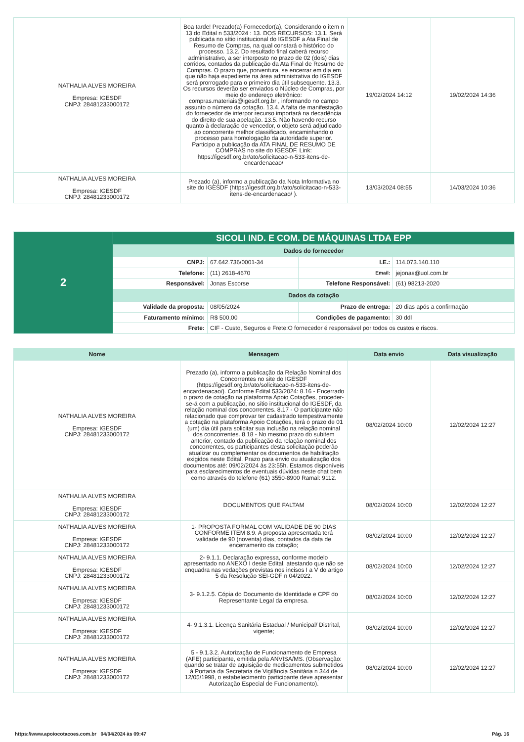| NATHALIA ALVES MOREIRA Empresa: IGESDF CNPJ: 28481233000172 | Boa tarde! Prezado(a) Fornecedor(a), Considerando o item n 13 do Edital n 533/2024 : 13. DOS RECURSOS: 13.1. Será publicada no sítio institucional do IGESDF a Ata Final de Resumo de Compras, na qual constará o histórico do processo. 13.2. Do resultado final caberá recurso administrativo, a ser interposto no prazo de 02 (dois) dias corridos, contados da publicação da Ata Final de Resumo de Compras. O prazo que, porventura, se encerrar em dia em que não haja expediente na área administrativa do IGESDF será prorrogado para o primeiro dia útil subsequente. 13.3. Os recursos deverão ser enviados o Núcleo de Compras, por meio do endereço eletrônico: compras.materiais@igesdf.org.br , informando no campo assunto o número da cotação. 13.4. A falta de manifestação do fornecedor de interpor recurso importará na decadência do direito de sua apelação. 13.5. Não havendo recurso quanto à declaração de vencedor, o objeto será adjudicado ao concorrente melhor classificado, encaminhando o processo para homologação da autoridade superior. Participo a publicação da ATA FINAL DE RESUMO DE COMPRAS no site do IGESDF. Link: https://igesdf.org.br/ato/solicitacao-n-533-itens-de-encardenacao/ | 19/02/2024 14:12 | 19/02/2024 14:36 |
| NATHALIA ALVES MOREIRA Empresa: IGESDF CNPJ: 28481233000172 | Prezado (a), informo a publicação da Nota Informativa no site do IGESDF (https://igesdf.org.br/ato/solicitacao-n-533-itens-de-encardenacao/ ). | 13/03/2024 08:55 | 14/03/2024 10:36 |
| 2 | SICOLI IND. E COM. DE MÁQUINAS LTDA EPP | | | |
| | Dados do fornecedor | | | |
| | CNPJ: | 67.642.736/0001-34 | I.E.: | 114.073.140.110 |
| | Telefone: | (11) 2618-4670 | Email: | jejonas@uol.com.br |
| | Responsável: | Jonas Escorse | Telefone Responsável: | (61) 98213-2020 |
| | Dados da cotação | | | |
| | Validade da proposta: | 08/05/2024 | Prazo de entrega: | 20 dias após a confirmação |
| | Faturamento mínimo: | R$ 500,00 | Condições de pagamento: | 30 ddl |
| | Frete: | CIF - Custo, Seguros e Frete:O fornecedor é responsável por todos os custos e riscos. | | |
| Nome | Mensagem | Data envio | Data visualização |
| --- | --- | --- | --- |
| NATHALIA ALVES MOREIRA Empresa: IGESDF CNPJ: 28481233000172 | Prezado (a), informo a publicação da Relação Nominal dos Concorrentes no site do IGESDF (https://igesdf.org.br/ato/solicitacao-n-533-itens-de-encardenacao/). Conforme Edital 533/2024: 8.16 - Encerrado o prazo de cotação na plataforma Apoio Cotações, proceder-se-á com a publicação, no sítio institucional do IGESDF, da relação nominal dos concorrentes. 8.17 - O participante não relacionado que comprovar ter cadastrado tempestivamente a cotação na plataforma Apoio Cotações, terá o prazo de 01 (um) dia útil para solicitar sua inclusão na relação nominal dos concorrentes. 8.18 - No mesmo prazo do subitem anterior, contado da publicação da relação nominal dos concorrentes, os participantes desta solicitação poderão atualizar ou complementar os documentos de habilitação exigidos neste Edital. Prazo para envio ou atualização dos documentos até: 09/02/2024 às 23:55h. Estamos disponíveis para esclarecimentos de eventuais dúvidas neste chat bem como através do telefone (61) 3550-8900 Ramal: 9112. | 08/02/2024 10:00 | 12/02/2024 12:27 |
| NATHALIA ALVES MOREIRA Empresa: IGESDF CNPJ: 28481233000172 | DOCUMENTOS QUE FALTAM | 08/02/2024 10:00 | 12/02/2024 12:27 |
| NATHALIA ALVES MOREIRA Empresa: IGESDF CNPJ: 28481233000172 | 1- PROPOSTA FORMAL COM VALIDADE DE 90 DIAS CONFORME ITEM 8.9. A proposta apresentada terá validade de 90 (noventa) dias, contados da data de encerramento da cotação; | 08/02/2024 10:00 | 12/02/2024 12:27 |
| NATHALIA ALVES MOREIRA Empresa: IGESDF CNPJ: 28481233000172 | 2- 9.1.1. Declaração expressa, conforme modelo apresentado no ANEXO I deste Edital, atestando que não se enquadra nas vedações previstas nos incisos I a V do artigo 5 da Resolução SEI-GDF n 04/2022. | 08/02/2024 10:00 | 12/02/2024 12:27 |
| NATHALIA ALVES MOREIRA Empresa: IGESDF CNPJ: 28481233000172 | 3- 9.1.2.5. Cópia do Documento de Identidade e CPF do Representante Legal da empresa. | 08/02/2024 10:00 | 12/02/2024 12:27 |
| NATHALIA ALVES MOREIRA Empresa: IGESDF CNPJ: 28481233000172 | 4- 9.1.3.1. Licença Sanitária Estadual / Municipal/ Distrital, vigente; | 08/02/2024 10:00 | 12/02/2024 12:27 |
| NATHALIA ALVES MOREIRA Empresa: IGESDF CNPJ: 28481233000172 | 5 - 9.1.3.2. Autorização de Funcionamento de Empresa (AFE) participante, emitida pela ANVISA/MS. (Observação: quando se tratar de aquisição de medicamentos submetidos à Portaria da Secretaria de Vigilância Sanitária n 344 de 12/05/1998, o estabelecimento participante deve apresentar Autorização Especial de Funcionamento). | 08/02/2024 10:00 | 12/02/2024 12:27 |
https://www.apoiocotacoes.com.br 04/04/2024 às 09:47 Pág. 16